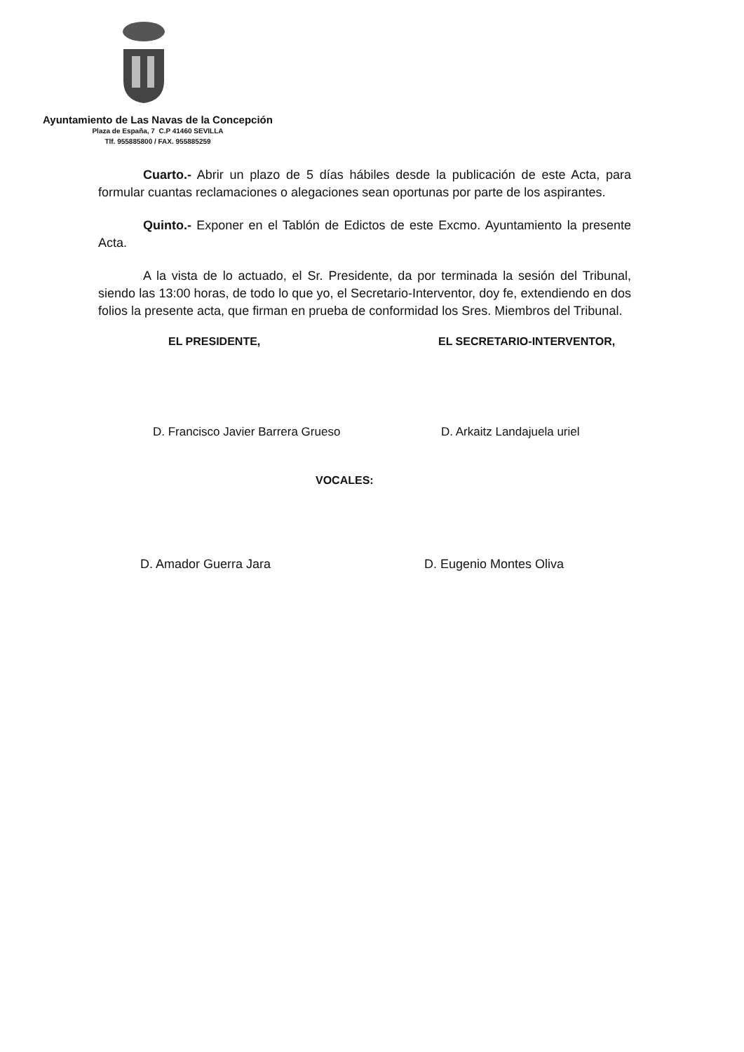Ayuntamiento de Las Navas de la Concepción
Plaza de España, 7 C.P 41460 SEVILLA
Tlf. 955885800 / FAX. 955885259
Cuarto.- Abrir un plazo de 5 días hábiles desde la publicación de este Acta, para formular cuantas reclamaciones o alegaciones sean oportunas por parte de los aspirantes.
Quinto.- Exponer en el Tablón de Edictos de este Excmo. Ayuntamiento la presente Acta.
A la vista de lo actuado, el Sr. Presidente, da por terminada la sesión del Tribunal, siendo las 13:00 horas, de todo lo que yo, el Secretario-Interventor, doy fe, extendiendo en dos folios la presente acta, que firman en prueba de conformidad los Sres. Miembros del Tribunal.
EL PRESIDENTE, EL SECRETARIO-INTERVENTOR,
D. Francisco Javier Barrera Grueso
D. Arkaitz Landajuela uriel
VOCALES:
D. Amador Guerra Jara D. Eugenio Montes Oliva